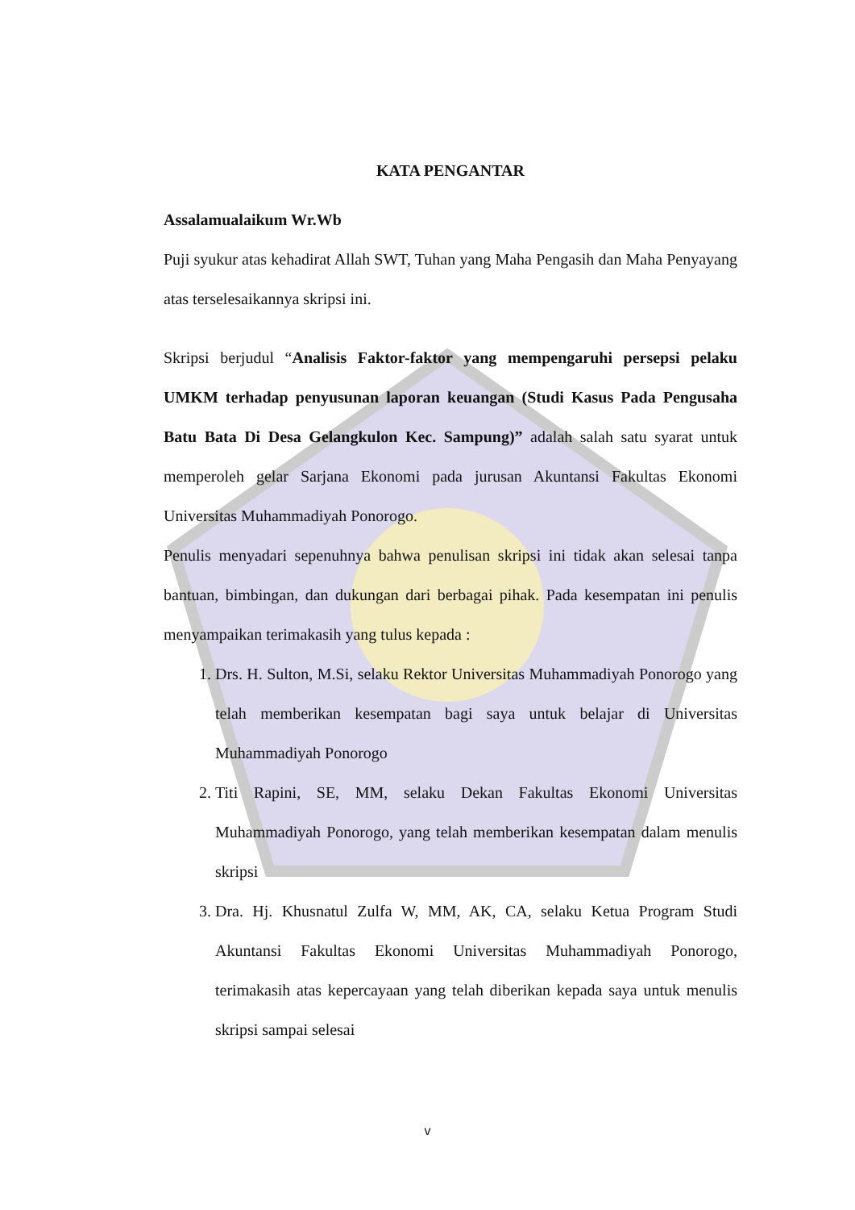KATA PENGANTAR
Assalamualaikum Wr.Wb
Puji syukur atas kehadirat Allah SWT, Tuhan yang Maha Pengasih dan Maha Penyayang atas terselesaikannya skripsi ini.
Skripsi berjudul “Analisis Faktor-faktor yang mempengaruhi persepsi pelaku UMKM terhadap penyusunan laporan keuangan (Studi Kasus Pada Pengusaha Batu Bata Di Desa Gelangkulon Kec. Sampung)” adalah salah satu syarat untuk memperoleh gelar Sarjana Ekonomi pada jurusan Akuntansi Fakultas Ekonomi Universitas Muhammadiyah Ponorogo.
Penulis menyadari sepenuhnya bahwa penulisan skripsi ini tidak akan selesai tanpa bantuan, bimbingan, dan dukungan dari berbagai pihak. Pada kesempatan ini penulis menyampaikan terimakasih yang tulus kepada :
1. Drs. H. Sulton, M.Si, selaku Rektor Universitas Muhammadiyah Ponorogo yang telah memberikan kesempatan bagi saya untuk belajar di Universitas Muhammadiyah Ponorogo
2. Titi Rapini, SE, MM, selaku Dekan Fakultas Ekonomi Universitas Muhammadiyah Ponorogo, yang telah memberikan kesempatan dalam menulis skripsi
3. Dra. Hj. Khusnatul Zulfa W, MM, AK, CA, selaku Ketua Program Studi Akuntansi Fakultas Ekonomi Universitas Muhammadiyah Ponorogo, terimakasih atas kepercayaan yang telah diberikan kepada saya untuk menulis skripsi sampai selesai
v